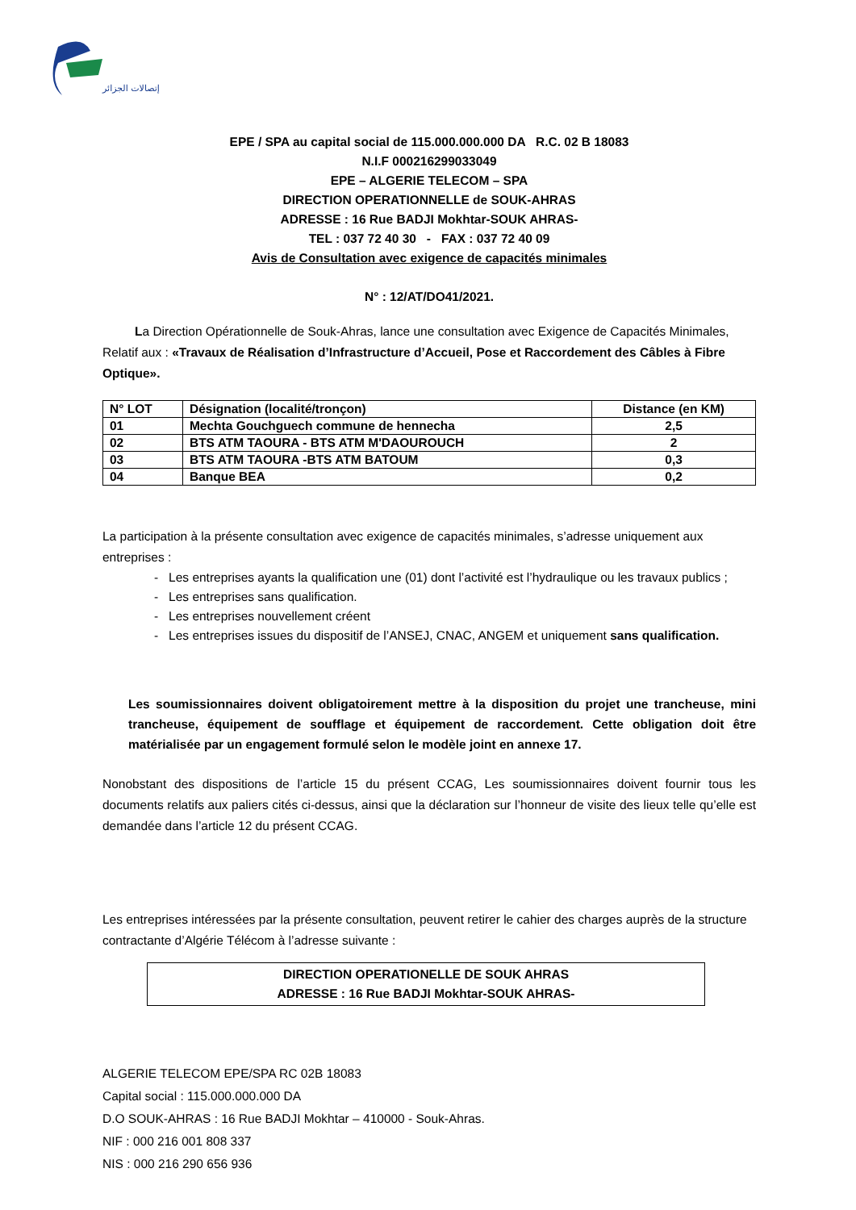إتصالات الجزائر
EPE / SPA au capital social de 115.000.000.000 DA R.C. 02 B 18083
N.I.F 000216299033049
EPE – ALGERIE TELECOM – SPA
DIRECTION OPERATIONNELLE de SOUK-AHRAS
ADRESSE : 16 Rue BADJI Mokhtar-SOUK AHRAS-
TEL : 037 72 40 30 - FAX : 037 72 40 09
Avis de Consultation avec exigence de capacités minimales
N° : 12/AT/DO41/2021.
La Direction Opérationnelle de Souk-Ahras, lance une consultation avec Exigence de Capacités Minimales, Relatif aux : «Travaux de Réalisation d’Infrastructure d’Accueil, Pose et Raccordement des Câbles à Fibre Optique».
| N° LOT | Désignation (localité/tronçon) | Distance (en KM) |
| --- | --- | --- |
| 01 | Mechta Gouchguech commune de hennecha | 2,5 |
| 02 | BTS ATM TAOURA - BTS ATM M'DAOUROUCH | 2 |
| 03 | BTS ATM TAOURA -BTS ATM BATOUM | 0,3 |
| 04 | Banque BEA | 0,2 |
La participation à la présente consultation avec exigence de capacités minimales, s’adresse uniquement aux entreprises :
- Les entreprises ayants la qualification une (01) dont l’activité est l’hydraulique ou les travaux publics ;
- Les entreprises sans qualification.
- Les entreprises nouvellement créent
- Les entreprises issues du dispositif de l’ANSEJ, CNAC, ANGEM et uniquement sans qualification.
Les soumissionnaires doivent obligatoirement mettre à la disposition du projet une trancheuse, mini trancheuse, équipement de soufflage et équipement de raccordement. Cette obligation doit être matérialisée par un engagement formulé selon le modèle joint en annexe 17.
Nonobstant des dispositions de l’article 15 du présent CCAG, Les soumissionnaires doivent fournir tous les documents relatifs aux paliers cités ci-dessus, ainsi que la déclaration sur l’honneur de visite des lieux telle qu’elle est demandée dans l’article 12 du présent CCAG.
Les entreprises intéressées par la présente consultation, peuvent retirer le cahier des charges auprès de la structure contractante d’Algérie Télécom à l’adresse suivante :
DIRECTION OPERATIONELLE DE SOUK AHRAS
ADRESSE : 16 Rue BADJI Mokhtar-SOUK AHRAS-
ALGERIE TELECOM EPE/SPA RC 02B 18083
Capital social : 115.000.000.000 DA
D.O SOUK-AHRAS : 16 Rue BADJI Mokhtar – 410000 - Souk-Ahras.
NIF : 000 216 001 808 337
NIS : 000 216 290 656 936